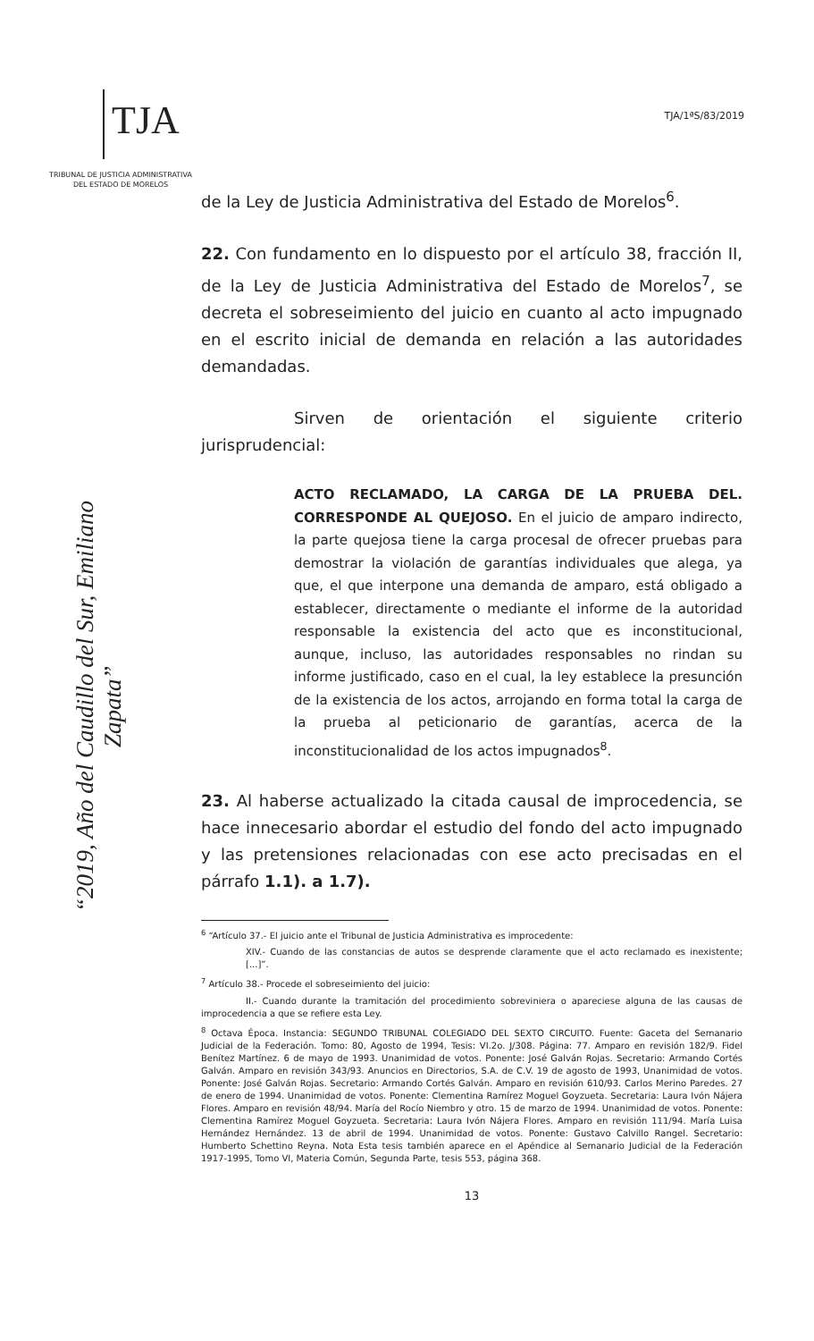TJA
TRIBUNAL DE JUSTICIA ADMINISTRATIVA
DEL ESTADO DE MORELOS
TJA/1ªS/83/2019
“2019, Año del Caudillo del Sur, Emiliano Zapata”
de la Ley de Justicia Administrativa del Estado de Morelos<sup>6</sup>.
22. Con fundamento en lo dispuesto por el artículo 38, fracción II, de la Ley de Justicia Administrativa del Estado de Morelos<sup>7</sup>, se decreta el sobreseimiento del juicio en cuanto al acto impugnado en el escrito inicial de demanda en relación a las autoridades demandadas.
Sirven de orientación el siguiente criterio jurisprudencial:
ACTO RECLAMADO, LA CARGA DE LA PRUEBA DEL. CORRESPONDE AL QUEJOSO. En el juicio de amparo indirecto, la parte quejosa tiene la carga procesal de ofrecer pruebas para demostrar la violación de garantías individuales que alega, ya que, el que interpone una demanda de amparo, está obligado a establecer, directamente o mediante el informe de la autoridad responsable la existencia del acto que es inconstitucional, aunque, incluso, las autoridades responsables no rindan su informe justificado, caso en el cual, la ley establece la presunción de la existencia de los actos, arrojando en forma total la carga de la prueba al peticionario de garantías, acerca de la inconstitucionalidad de los actos impugnados<sup>8</sup>.
23. Al haberse actualizado la citada causal de improcedencia, se hace innecesario abordar el estudio del fondo del acto impugnado y las pretensiones relacionadas con ese acto precisadas en el párrafo 1.1). a 1.7).
<sup>6</sup> “Artículo 37.- El juicio ante el Tribunal de Justicia Administrativa es improcedente:
XIV.- Cuando de las constancias de autos se desprende claramente que el acto reclamado es inexistente; [...]”.
<sup>7</sup> Artículo 38.- Procede el sobreseimiento del juicio:
II.- Cuando durante la tramitación del procedimiento sobreviniera o apareciese alguna de las causas de improcedencia a que se refiere esta Ley.
<sup>8</sup> Octava Época. Instancia: SEGUNDO TRIBUNAL COLEGIADO DEL SEXTO CIRCUITO. Fuente: Gaceta del Semanario Judicial de la Federación. Tomo: 80, Agosto de 1994, Tesis: VI.2o. J/308. Página: 77. Amparo en revisión 182/9. Fidel Benítez Martínez. 6 de mayo de 1993. Unanimidad de votos. Ponente: José Galván Rojas. Secretario: Armando Cortés Galván. Amparo en revisión 343/93. Anuncios en Directorios, S.A. de C.V. 19 de agosto de 1993, Unanimidad de votos. Ponente: José Galván Rojas. Secretario: Armando Cortés Galván. Amparo en revisión 610/93. Carlos Merino Paredes. 27 de enero de 1994. Unanimidad de votos. Ponente: Clementina Ramírez Moguel Goyzueta. Secretaria: Laura Ivón Nájera Flores. Amparo en revisión 48/94. María del Rocío Niembro y otro. 15 de marzo de 1994. Unanimidad de votos. Ponente: Clementina Ramírez Moguel Goyzueta. Secretaria: Laura Ivón Nájera Flores. Amparo en revisión 111/94. María Luisa Hernández Hernández. 13 de abril de 1994. Unanimidad de votos. Ponente: Gustavo Calvillo Rangel. Secretario: Humberto Schettino Reyna. Nota Esta tesis también aparece en el Apéndice al Semanario Judicial de la Federación 1917-1995, Tomo VI, Materia Común, Segunda Parte, tesis 553, página 368.
13